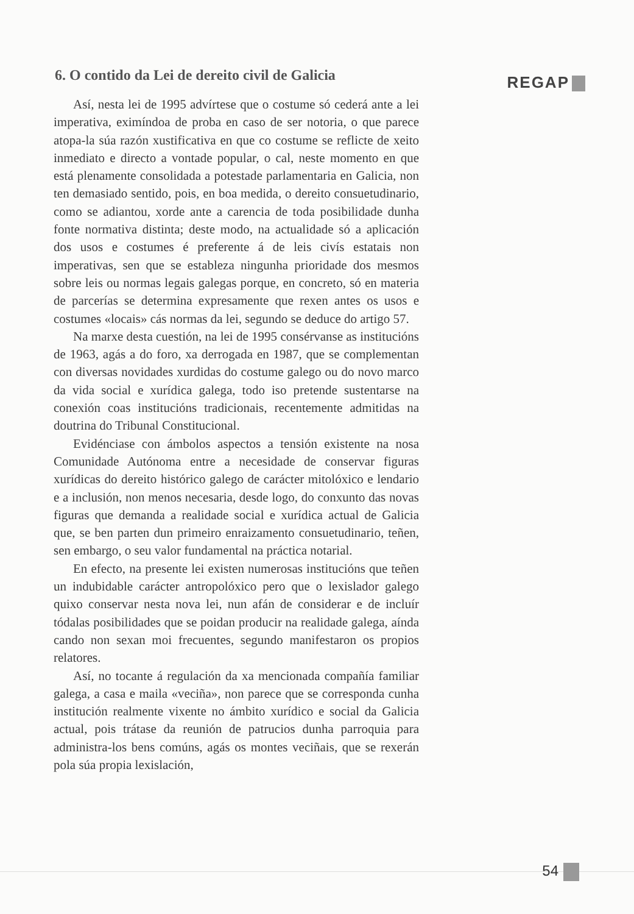6. O contido da Lei de dereito civil de Galicia
REGAP
Así, nesta lei de 1995 advírtese que o costume só cederá ante a lei imperativa, eximíndoa de proba en caso de ser notoria, o que parece atopa-la súa razón xustificativa en que co costume se reflicte de xeito inmediato e directo a vontade popular, o cal, neste momento en que está plenamente consolidada a potestade parlamentaria en Galicia, non ten demasiado sentido, pois, en boa medida, o dereito consuetudinario, como se adiantou, xorde ante a carencia de toda posibilidade dunha fonte normativa distinta; deste modo, na actualidade só a aplicación dos usos e costumes é preferente á de leis civís estatais non imperativas, sen que se estableza ningunha prioridade dos mesmos sobre leis ou normas legais galegas porque, en concreto, só en materia de parcerías se determina expresamente que rexen antes os usos e costumes «locais» cás normas da lei, segundo se deduce do artigo 57.
Na marxe desta cuestión, na lei de 1995 consérvanse as institucións de 1963, agás a do foro, xa derrogada en 1987, que se complementan con diversas novidades xurdidas do costume galego ou do novo marco da vida social e xurídica galega, todo iso pretende sustentarse na conexión coas institucións tradicionais, recentemente admitidas na doutrina do Tribunal Constitucional.
Evidénciase con ámbolos aspectos a tensión existente na nosa Comunidade Autónoma entre a necesidade de conservar figuras xurídicas do dereito histórico galego de carácter mitolóxico e lendario e a inclusión, non menos necesaria, desde logo, do conxunto das novas figuras que demanda a realidade social e xurídica actual de Galicia que, se ben parten dun primeiro enraizamento consuetudinario, teñen, sen embargo, o seu valor fundamental na práctica notarial.
En efecto, na presente lei existen numerosas institucións que teñen un indubidable carácter antropolóxico pero que o lexislador galego quixo conservar nesta nova lei, nun afán de considerar e de incluír tódalas posibilidades que se poidan producir na realidade galega, aínda cando non sexan moi frecuentes, segundo manifestaron os propios relatores.
Así, no tocante á regulación da xa mencionada compañía familiar galega, a casa e maila «veciña», non parece que se corresponda cunha institución realmente vixente no ámbito xurídico e social da Galicia actual, pois trátase da reunión de patrucios dunha parroquia para administra-los bens comúns, agás os montes veciñais, que se rexerán pola súa propia lexislación,
54